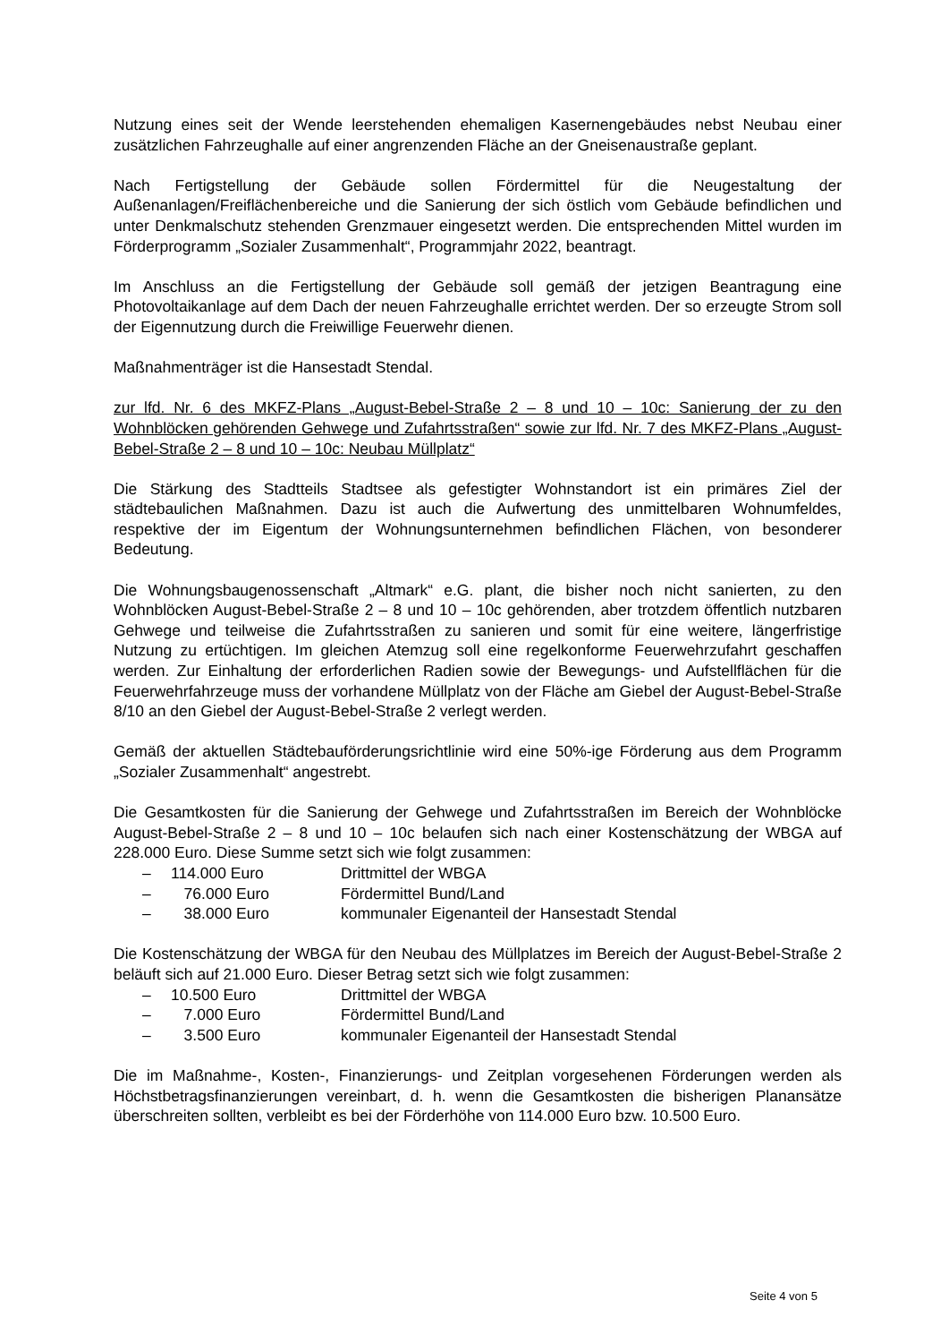Nutzung eines seit der Wende leerstehenden ehemaligen Kasernengebäudes nebst Neubau einer zusätzlichen Fahrzeughalle auf einer angrenzenden Fläche an der Gneisenaustraße geplant.
Nach Fertigstellung der Gebäude sollen Fördermittel für die Neugestaltung der Außenanlagen/Freiflächenbereiche und die Sanierung der sich östlich vom Gebäude befindlichen und unter Denkmalschutz stehenden Grenzmauer eingesetzt werden. Die entsprechenden Mittel wurden im Förderprogramm „Sozialer Zusammenhalt“, Programmjahr 2022, beantragt.
Im Anschluss an die Fertigstellung der Gebäude soll gemäß der jetzigen Beantragung eine Photovoltaikanlage auf dem Dach der neuen Fahrzeughalle errichtet werden. Der so erzeugte Strom soll der Eigennutzung durch die Freiwillige Feuerwehr dienen.
Maßnahmenträger ist die Hansestadt Stendal.
zur lfd. Nr. 6 des MKFZ-Plans „August-Bebel-Straße 2 – 8 und 10 – 10c: Sanierung der zu den Wohnblöcken gehörenden Gehwege und Zufahrtsstraßen“ sowie zur lfd. Nr. 7 des MKFZ-Plans „August-Bebel-Straße 2 – 8 und 10 – 10c: Neubau Müllplatz“
Die Stärkung des Stadtteils Stadtsee als gefestigter Wohnstandort ist ein primäres Ziel der städtebaulichen Maßnahmen. Dazu ist auch die Aufwertung des unmittelbaren Wohnumfeldes, respektive der im Eigentum der Wohnungsunternehmen befindlichen Flächen, von besonderer Bedeutung.
Die Wohnungsbaugenossenschaft „Altmark“ e.G. plant, die bisher noch nicht sanierten, zu den Wohnblöcken August-Bebel-Straße 2 – 8 und 10 – 10c gehörenden, aber trotzdem öffentlich nutzbaren Gehwege und teilweise die Zufahrtsstraßen zu sanieren und somit für eine weitere, längerfristige Nutzung zu ertüchtigen. Im gleichen Atemzug soll eine regelkonforme Feuerwehrzufahrt geschaffen werden. Zur Einhaltung der erforderlichen Radien sowie der Bewegungs- und Aufstellflächen für die Feuerwehrfahrzeuge muss der vorhandene Müllplatz von der Fläche am Giebel der August-Bebel-Straße 8/10 an den Giebel der August-Bebel-Straße 2 verlegt werden.
Gemäß der aktuellen Städtebauförderungsrichtlinie wird eine 50%-ige Förderung aus dem Programm „Sozialer Zusammenhalt“ angestrebt.
Die Gesamtkosten für die Sanierung der Gehwege und Zufahrtsstraßen im Bereich der Wohnblöcke August-Bebel-Straße 2 – 8 und 10 – 10c belaufen sich nach einer Kostenschätzung der WBGA auf 228.000 Euro. Diese Summe setzt sich wie folgt zusammen:
– 114.000 Euro Drittmittel der WBGA
– 76.000 Euro Fördermittel Bund/Land
– 38.000 Euro kommunaler Eigenanteil der Hansestadt Stendal
Die Kostenschätzung der WBGA für den Neubau des Müllplatzes im Bereich der August-Bebel-Straße 2 beläuft sich auf 21.000 Euro. Dieser Betrag setzt sich wie folgt zusammen:
– 10.500 Euro Drittmittel der WBGA
– 7.000 Euro Fördermittel Bund/Land
– 3.500 Euro kommunaler Eigenanteil der Hansestadt Stendal
Die im Maßnahme-, Kosten-, Finanzierungs- und Zeitplan vorgesehenen Förderungen werden als Höchstbetragsfinanzierungen vereinbart, d. h. wenn die Gesamtkosten die bisherigen Planansätze überschreiten sollten, verbleibt es bei der Förderhöhe von 114.000 Euro bzw. 10.500 Euro.
Seite 4 von 5